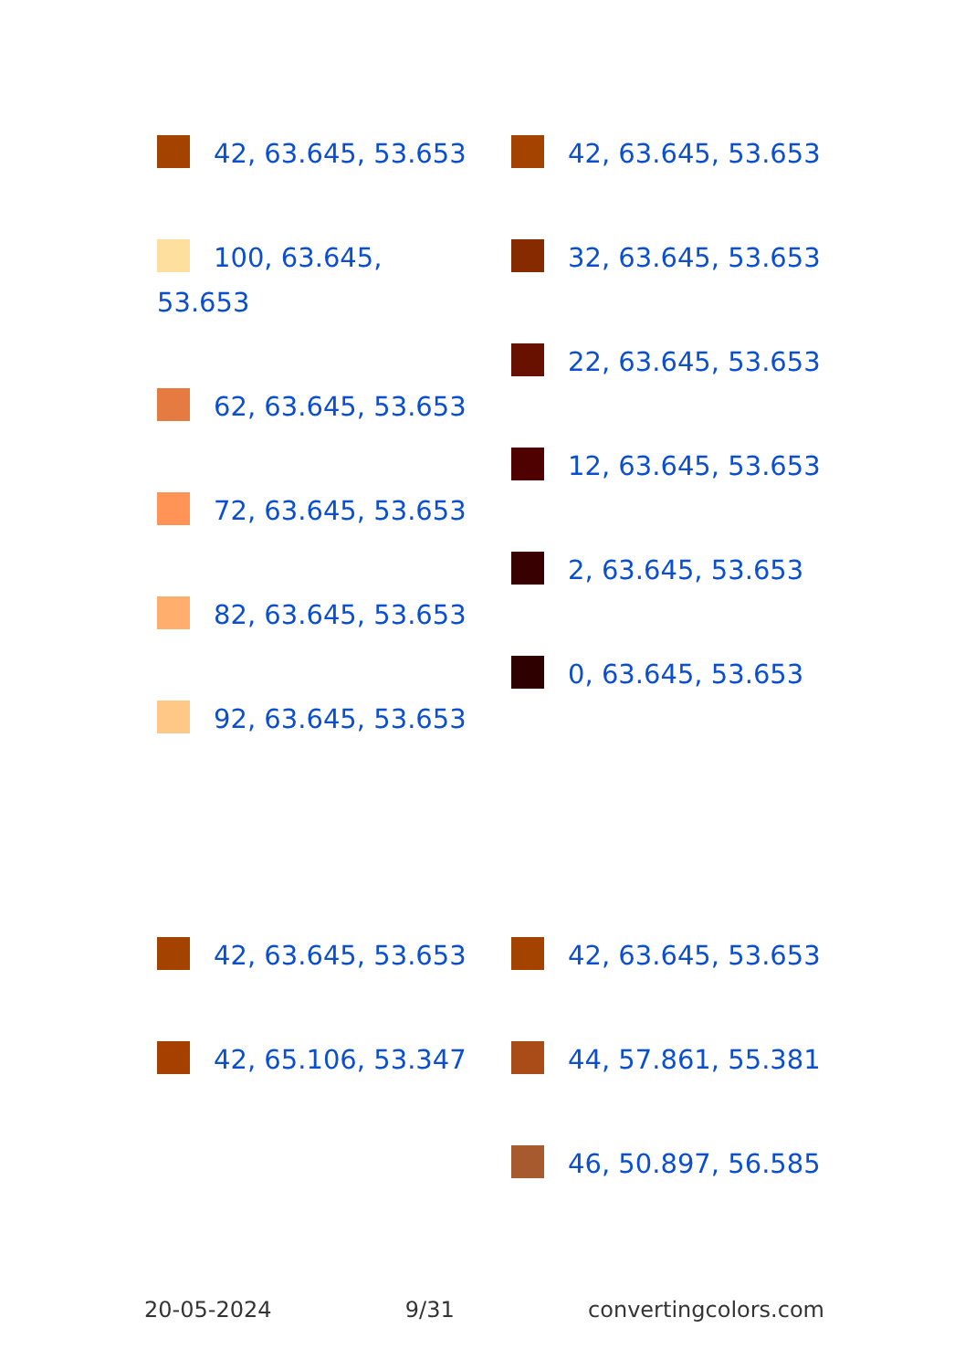42, 63.645, 53.653
100, 63.645, 53.653
62, 63.645, 53.653
72, 63.645, 53.653
82, 63.645, 53.653
92, 63.645, 53.653
42, 63.645, 53.653
32, 63.645, 53.653
22, 63.645, 53.653
12, 63.645, 53.653
2, 63.645, 53.653
0, 63.645, 53.653
42, 63.645, 53.653
42, 65.106, 53.347
42, 63.645, 53.653
44, 57.861, 55.381
46, 50.897, 56.585
20-05-2024 9/31 convertingcolors.com